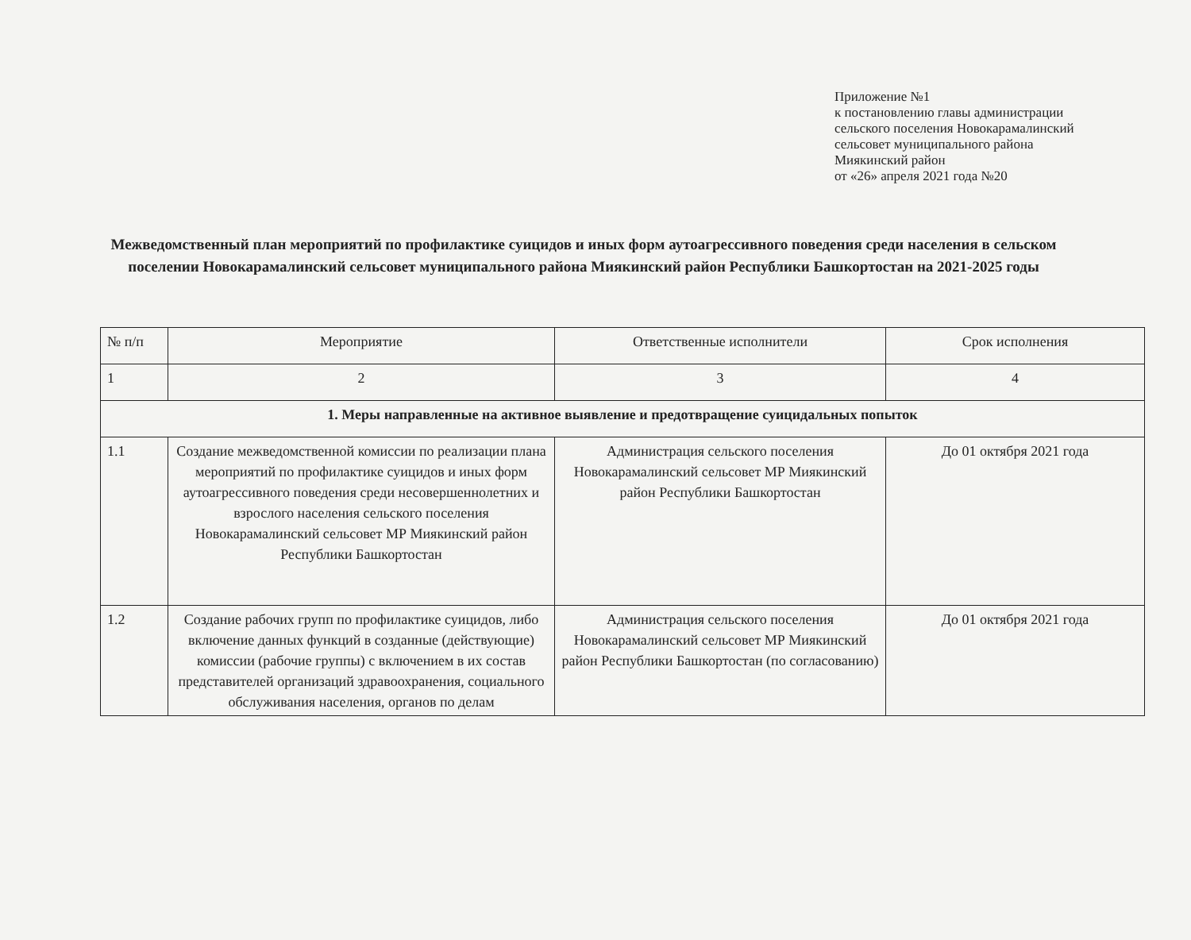Приложение №1
к постановлению главы администрации
сельского поселения Новокарамалинский
сельсовет муниципального района
Миякинский район
от «26» апреля 2021 года №20
Межведомственный план мероприятий по профилактике суицидов и иных форм аутоагрессивного поведения среди населения в сельском поселении Новокарамалинский сельсовет муниципального района Миякинский район Республики Башкортостан на 2021-2025 годы
| № п/п | Мероприятие | Ответственные исполнители | Срок исполнения |
| --- | --- | --- | --- |
| 1 | 2 | 3 | 4 |
| 1. Меры направленные на активное выявление и предотвращение суицидальных попыток | | | |
| 1.1 | Создание межведомственной комиссии по реализации плана мероприятий по профилактике суицидов и иных форм аутоагрессивного поведения среди несовершеннолетних и взрослого населения сельского поселения Новокарамалинский сельсовет МР Миякинский район Республики Башкортостан | Администрация сельского поселения Новокарамалинский сельсовет МР Миякинский район Республики Башкортостан | До 01 октября 2021 года |
| 1.2 | Создание рабочих групп по профилактике суицидов, либо включение данных функций в созданные (действующие) комиссии (рабочие группы) с включением в их состав представителей организаций здравоохранения, социального обслуживания населения, органов по делам | Администрация сельского поселения Новокарамалинский сельсовет МР Миякинский район Республики Башкортостан (по согласованию) | До 01 октября 2021 года |